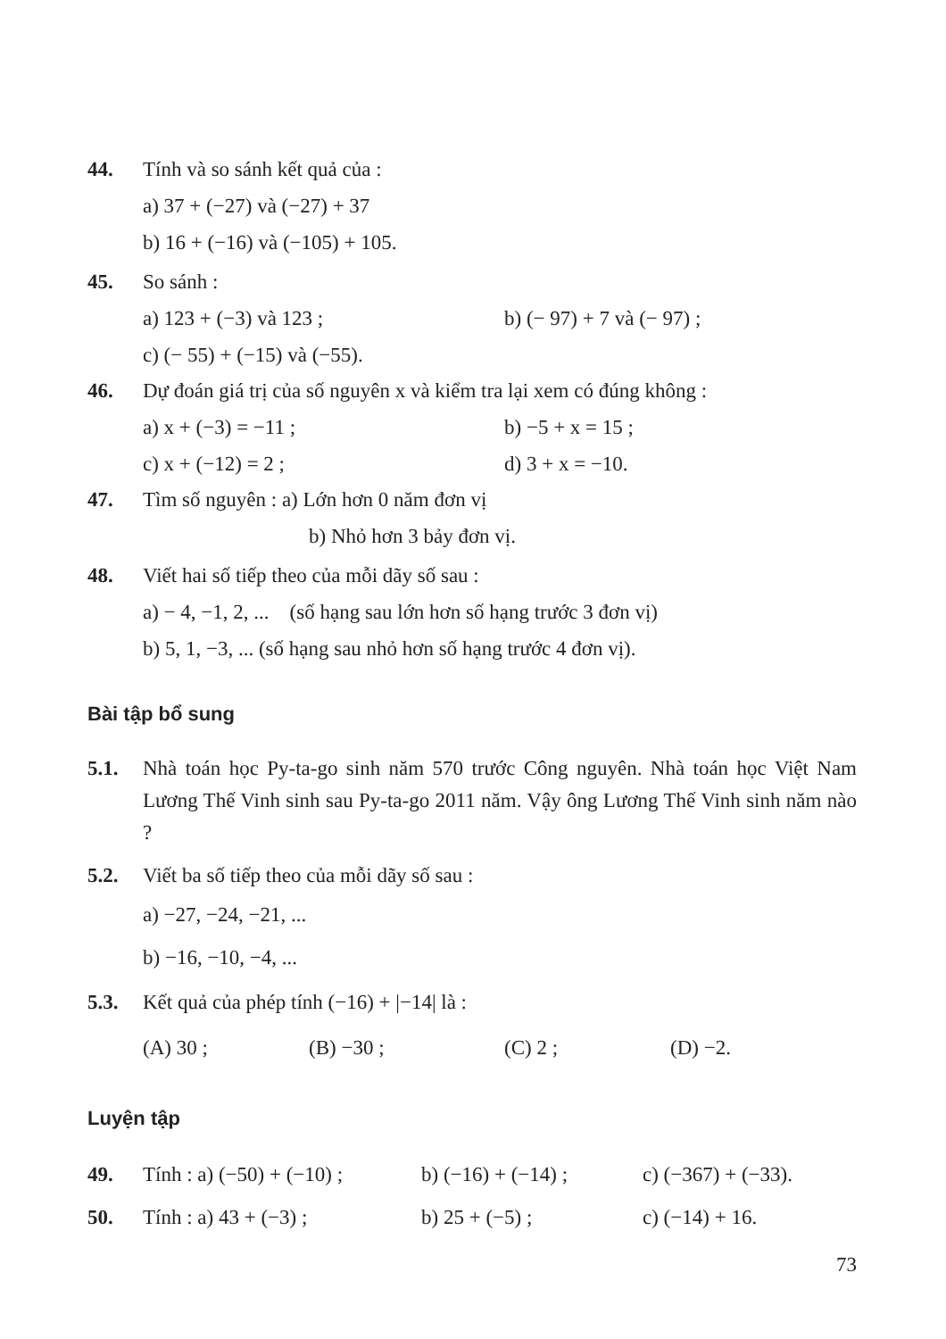44. Tính và so sánh kết quả của :
a) 37 + (−27) và (−27) + 37
b) 16 + (−16) và (−105) + 105.
45. So sánh :
a) 123 + (−3) và 123 ; b) (− 97) + 7 và (− 97) ;
c) (− 55) + (−15) và (−55).
46. Dự đoán giá trị của số nguyên x và kiểm tra lại xem có đúng không :
a) x + (−3) = −11 ; b) −5 + x = 15 ;
c) x + (−12) = 2 ; d) 3 + x = −10.
47. Tìm số nguyên : a) Lớn hơn 0 năm đơn vị
b) Nhỏ hơn 3 bảy đơn vị.
48. Viết hai số tiếp theo của mỗi dãy số sau :
a) − 4, −1, 2, ... (số hạng sau lớn hơn số hạng trước 3 đơn vị)
b) 5, 1, −3, ... (số hạng sau nhỏ hơn số hạng trước 4 đơn vị).
Bài tập bổ sung
5.1. Nhà toán học Py-ta-go sinh năm 570 trước Công nguyên. Nhà toán học Việt Nam Lương Thế Vinh sinh sau Py-ta-go 2011 năm. Vậy ông Lương Thế Vinh sinh năm nào ?
5.2. Viết ba số tiếp theo của mỗi dãy số sau :
a) −27, −24, −21, ...
b) −16, −10, −4, ...
5.3. Kết quả của phép tính (−16) + |−14| là :
(A) 30 ; (B) −30 ; (C) 2 ; (D) −2.
Luyện tập
49. Tính : a) (−50) + (−10) ; b) (−16) + (−14) ; c) (−367) + (−33).
50. Tính : a) 43 + (−3) ; b) 25 + (−5) ; c) (−14) + 16.
73